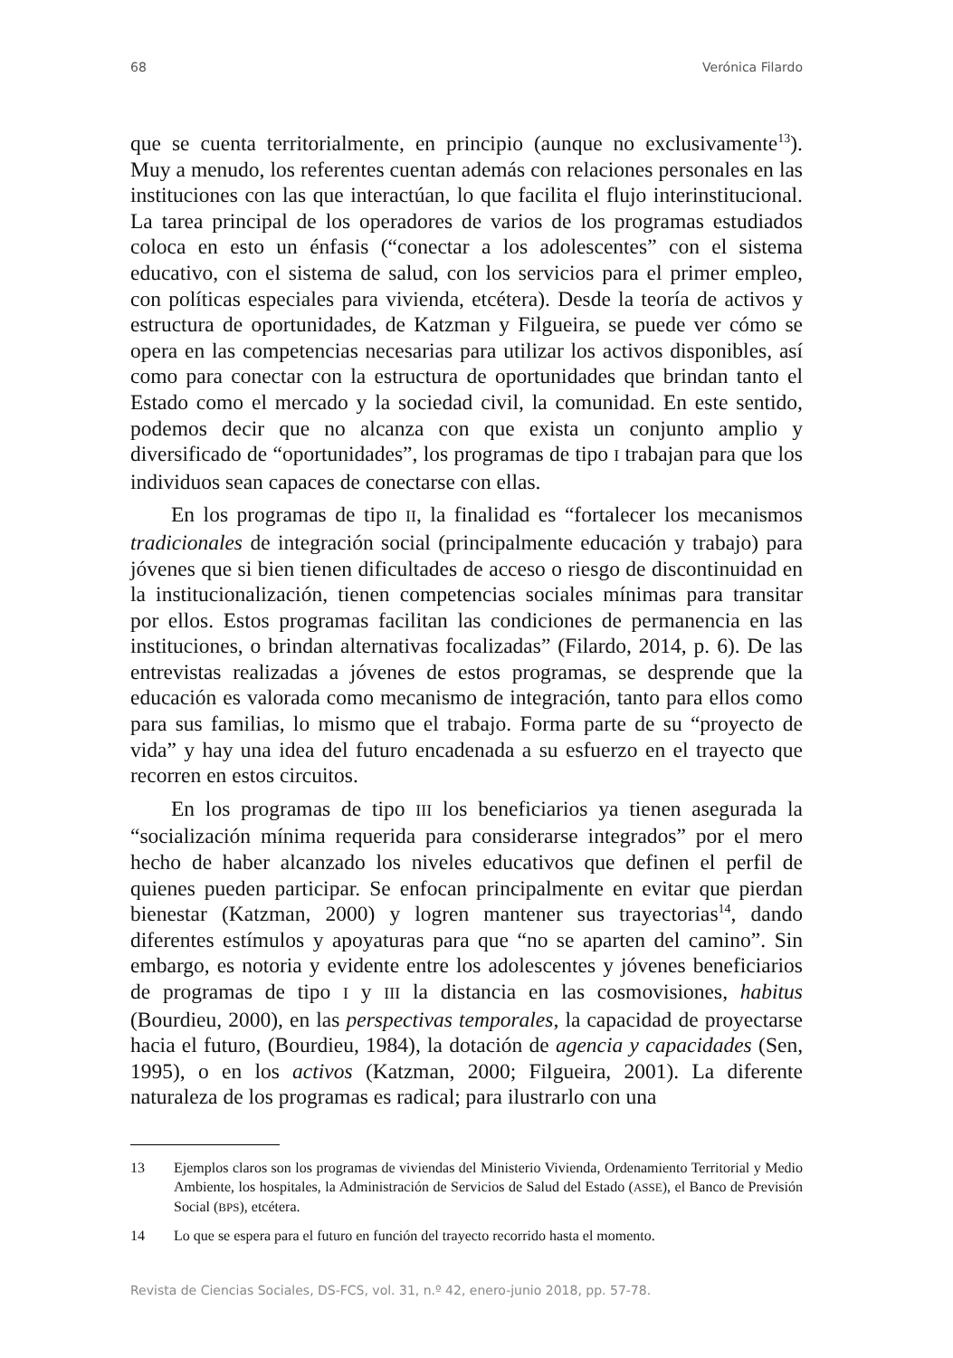68 Verónica Filardo
que se cuenta territorialmente, en principio (aunque no exclusivamente<sup>13</sup>). Muy a menudo, los referentes cuentan además con relaciones personales en las instituciones con las que interactúan, lo que facilita el flujo interinstitucional. La tarea principal de los operadores de varios de los programas estudiados coloca en esto un énfasis (“conectar a los adolescentes” con el sistema educativo, con el sistema de salud, con los servicios para el primer empleo, con políticas especiales para vivienda, etcétera). Desde la teoría de activos y estructura de oportunidades, de Katzman y Filgueira, se puede ver cómo se opera en las competencias necesarias para utilizar los activos disponibles, así como para conectar con la estructura de oportunidades que brindan tanto el Estado como el mercado y la sociedad civil, la comunidad. En este sentido, podemos decir que no alcanza con que exista un conjunto amplio y diversificado de “oportunidades”, los programas de tipo I trabajan para que los individuos sean capaces de conectarse con ellas.
En los programas de tipo II, la finalidad es “fortalecer los mecanismos tradicionales de integración social (principalmente educación y trabajo) para jóvenes que si bien tienen dificultades de acceso o riesgo de discontinuidad en la institucionalización, tienen competencias sociales mínimas para transitar por ellos. Estos programas facilitan las condiciones de permanencia en las instituciones, o brindan alternativas focalizadas” (Filardo, 2014, p. 6). De las entrevistas realizadas a jóvenes de estos programas, se desprende que la educación es valorada como mecanismo de integración, tanto para ellos como para sus familias, lo mismo que el trabajo. Forma parte de su “proyecto de vida” y hay una idea del futuro encadenada a su esfuerzo en el trayecto que recorren en estos circuitos.
En los programas de tipo III los beneficiarios ya tienen asegurada la “socialización mínima requerida para considerarse integrados” por el mero hecho de haber alcanzado los niveles educativos que definen el perfil de quienes pueden participar. Se enfocan principalmente en evitar que pierdan bienestar (Katzman, 2000) y logren mantener sus trayectorias<sup>14</sup>, dando diferentes estímulos y apoyaturas para que “no se aparten del camino”. Sin embargo, es notoria y evidente entre los adolescentes y jóvenes beneficiarios de programas de tipo I y III la distancia en las cosmovisiones, habitus (Bourdieu, 2000), en las perspectivas temporales, la capacidad de proyectarse hacia el futuro, (Bourdieu, 1984), la dotación de agencia y capacidades (Sen, 1995), o en los activos (Katzman, 2000; Filgueira, 2001). La diferente naturaleza de los programas es radical; para ilustrarlo con una
13 Ejemplos claros son los programas de viviendas del Ministerio Vivienda, Ordenamiento Territorial y Medio Ambiente, los hospitales, la Administración de Servicios de Salud del Estado (ASSE), el Banco de Previsión Social (BPS), etcétera.
14 Lo que se espera para el futuro en función del trayecto recorrido hasta el momento.
Revista de Ciencias Sociales, DS-FCS, vol. 31, n.º 42, enero-junio 2018, pp. 57-78.